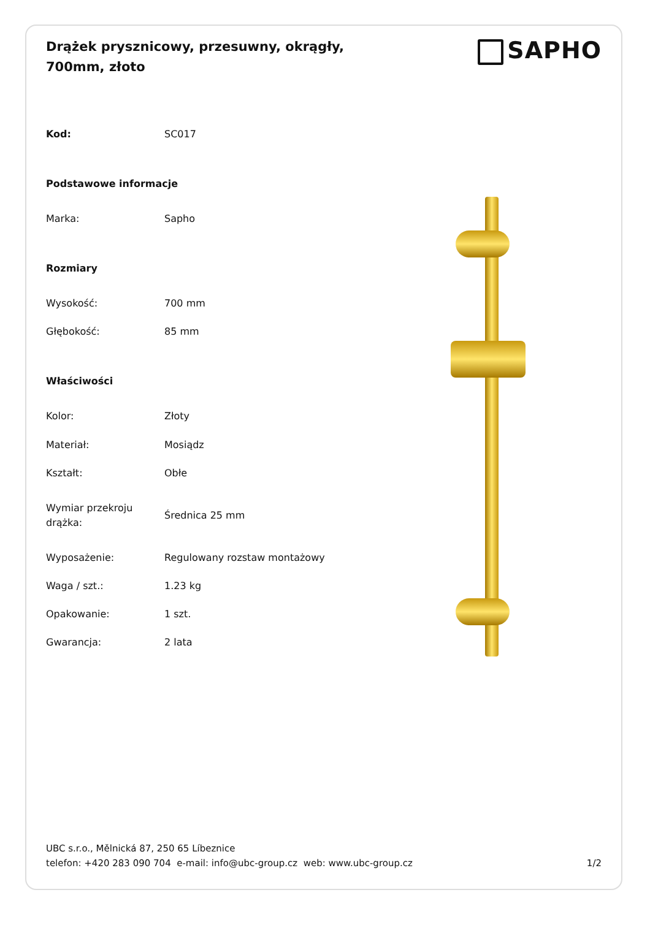Drążek prysznicowy, przesuwny, okrągły, 700mm, złoto
SAPHO
| Kod: | SC017 |
| Podstawowe informacje | |
| Marka: | Sapho |
| Rozmiary | |
| Wysokość: | 700 mm |
| Głębokość: | 85 mm |
| Właściwości | |
| Kolor: | Złoty |
| Materiał: | Mosiądz |
| Kształt: | Obłe |
| Wymiar przekroju drążka: | Średnica 25 mm |
| Wyposażenie: | Regulowany rozstaw montażowy |
| Waga / szt.: | 1.23 kg |
| Opakowanie: | 1 szt. |
| Gwarancja: | 2 lata |
UBC s.r.o., Mělnická 87, 250 65 Líbeznice
telefon: +420 283 090 704 e-mail: info@ubc-group.cz web: www.ubc-group.cz
1/2